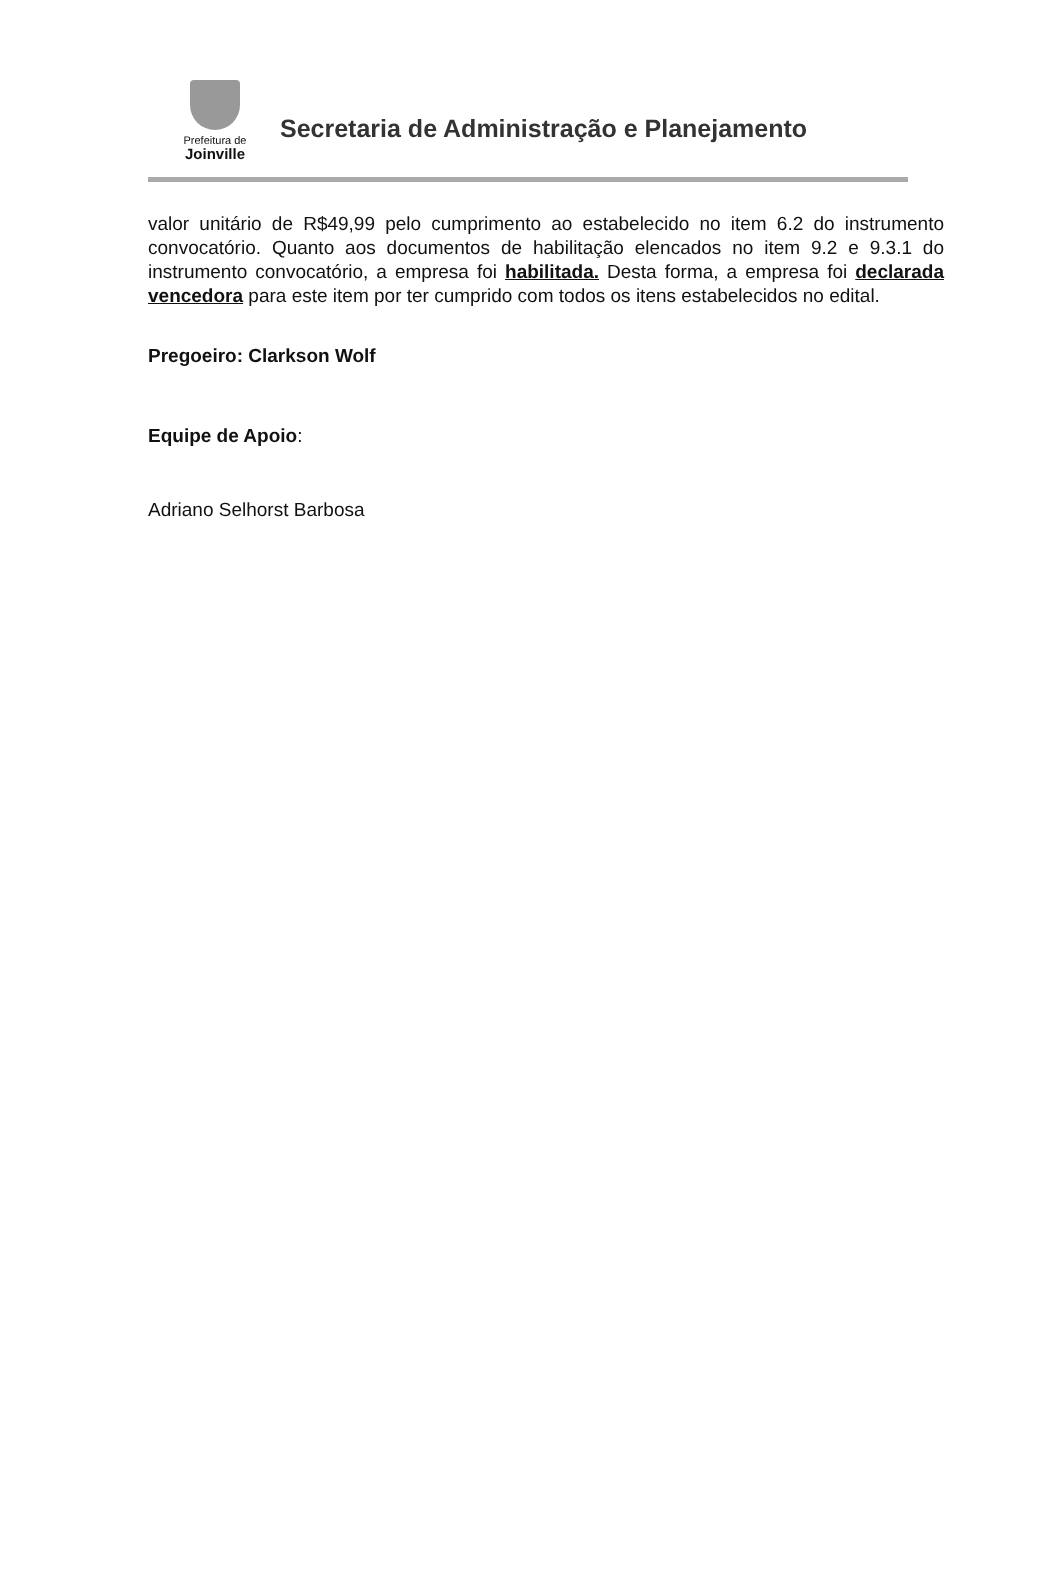Prefeitura de
Joinville
Secretaria de Administração e Planejamento
valor unitário de R$49,99 pelo cumprimento ao estabelecido no item 6.2 do instrumento convocatório. Quanto aos documentos de habilitação elencados no item 9.2 e 9.3.1 do instrumento convocatório, a empresa foi habilitada. Desta forma, a empresa foi declarada vencedora para este item por ter cumprido com todos os itens estabelecidos no edital.
Pregoeiro: Clarkson Wolf
Equipe de Apoio:
Adriano Selhorst Barbosa